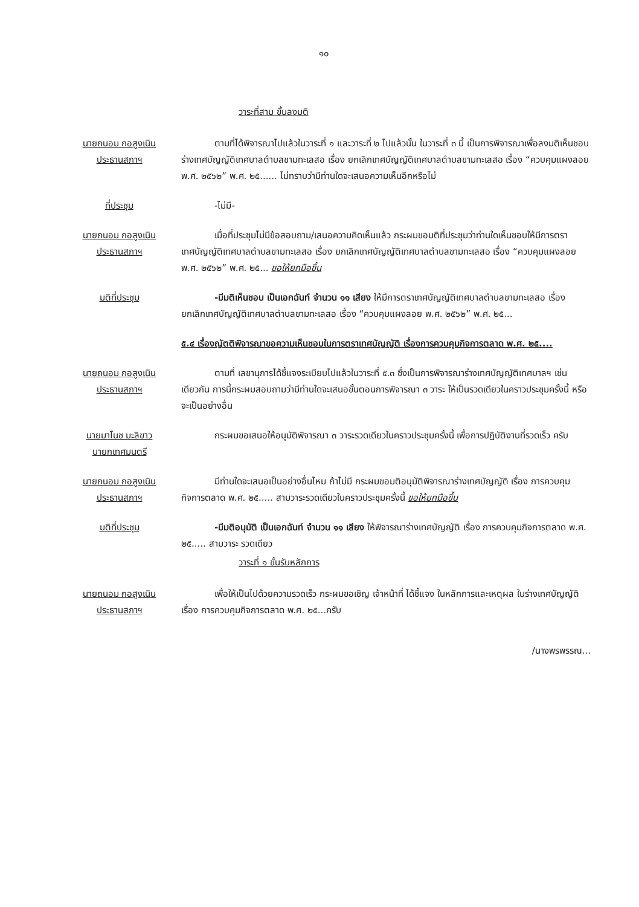๑๐
วาระที่สาม ขั้นลงมติ
นายถนอม กอสูงเนิน
ประธานสภาฯ
ตามที่ได้พิจารณาไปแล้วในวาระที่ ๑ และวาระที่ ๒ ไปแล้วนั้น ในวาระที่ ๓ นี้ เป็นการพิจารณาเพื่อลงมติเห็นชอบร่างเทศบัญญัติเทศบาลตำบลขามทะเลสอ เรื่อง ยกเลิกเทศบัญญัติเทศบาลตำบลขามทะเลสอ เรื่อง “ควบคุมแผงลอย พ.ศ. ๒๕๖๒” พ.ศ. ๒๕...... ไม่ทราบว่ามีท่านใดจะเสนอความเห็นอีกหรือไม่
ที่ประชุม -ไม่มี-
นายถนอม กอสูงเนิน
ประธานสภาฯ
เมื่อที่ประชุมไม่มีข้อสอบถาม/เสนอความคิดเห็นแล้ว กระผมขอมติที่ประชุมว่าท่านใดเห็นชอบให้มีการตราเทศบัญญัติเทศบาลตำบลขามทะเลสอ เรื่อง ยกเลิกเทศบัญญัติเทศบาลตำบลขามทะเลสอ เรื่อง “ควบคุมแผงลอย พ.ศ. ๒๕๖๒” พ.ศ. ๒๕... ขอให้ยกมือขึ้น
มติที่ประชุม -มีมติเห็นชอบ เป็นเอกฉันท์ จำนวน ๑๑ เสียง ให้มีการตราเทศบัญญัติเทศบาลตำบลขามทะเลสอ เรื่อง ยกเลิกเทศบัญญัติเทศบาลตำบลขามทะเลสอ เรื่อง “ควบคุมแผงลอย พ.ศ. ๒๕๖๒” พ.ศ. ๒๕...
๕.๔ เรื่องญัตติพิจารณาขอความเห็นชอบในการตราเทศบัญญัติ เรื่องการควบคุมกิจการตลาด พ.ศ. ๒๕....
นายถนอม กอสูงเนิน
ประธานสภาฯ
ตามที่ เลขานุการได้ชี้แจงระเบียบไปแล้วในวาระที่ ๕.๓ ซึ่งเป็นการพิจารณาร่างเทศบัญญัติเทศบาลฯ เช่นเดียวกัน การนี้กระผมสอบถามว่ามีท่านใดจะเสนอขั้นตอนการพิจารณา ๓ วาระ ให้เป็นรวดเดียวในคราวประชุมครั้งนี้ หรือจะเป็นอย่างอื่น
นายมาโนช มะลิขาว
นายกเทศมนตรี
กระผมขอเสนอให้อนุมัติพิจารณา ๓ วาระรวดเดียวในคราวประชุมครั้งนี้ เพื่อการปฏิบัติงานที่รวดเร็ว ครับ
นายถนอม กอสูงเนิน
ประธานสภาฯ
มีท่านใดจะเสนอเป็นอย่างอื่นไหม ถ้าไม่มี กระผมขอมติอนุมัติพิจารณาร่างเทศบัญญัติ เรื่อง การควบคุมกิจการตลาด พ.ศ. ๒๕..... สามวาระรวดเดียวในคราวประชุมครั้งนี้ ขอให้ยกมือขึ้น
มติที่ประชุม -มีมติอนุมัติ เป็นเอกฉันท์ จำนวน ๑๑ เสียง ให้พิจารณาร่างเทศบัญญัติ เรื่อง การควบคุมกิจการตลาด พ.ศ. ๒๕..... สามวาระ รวดเดียว
วาระที่ ๑ ขั้นรับหลักการ
นายถนอม กอสูงเนิน
ประธานสภาฯ
เพื่อให้เป็นไปด้วยความรวดเร็ว กระผมขอเชิญ เจ้าหน้าที่ ได้ชี้แจง ในหลักการและเหตุผล ในร่างเทศบัญญัติ เรื่อง การควบคุมกิจการตลาด พ.ศ. ๒๕...ครับ
/นางพรพรรณ...